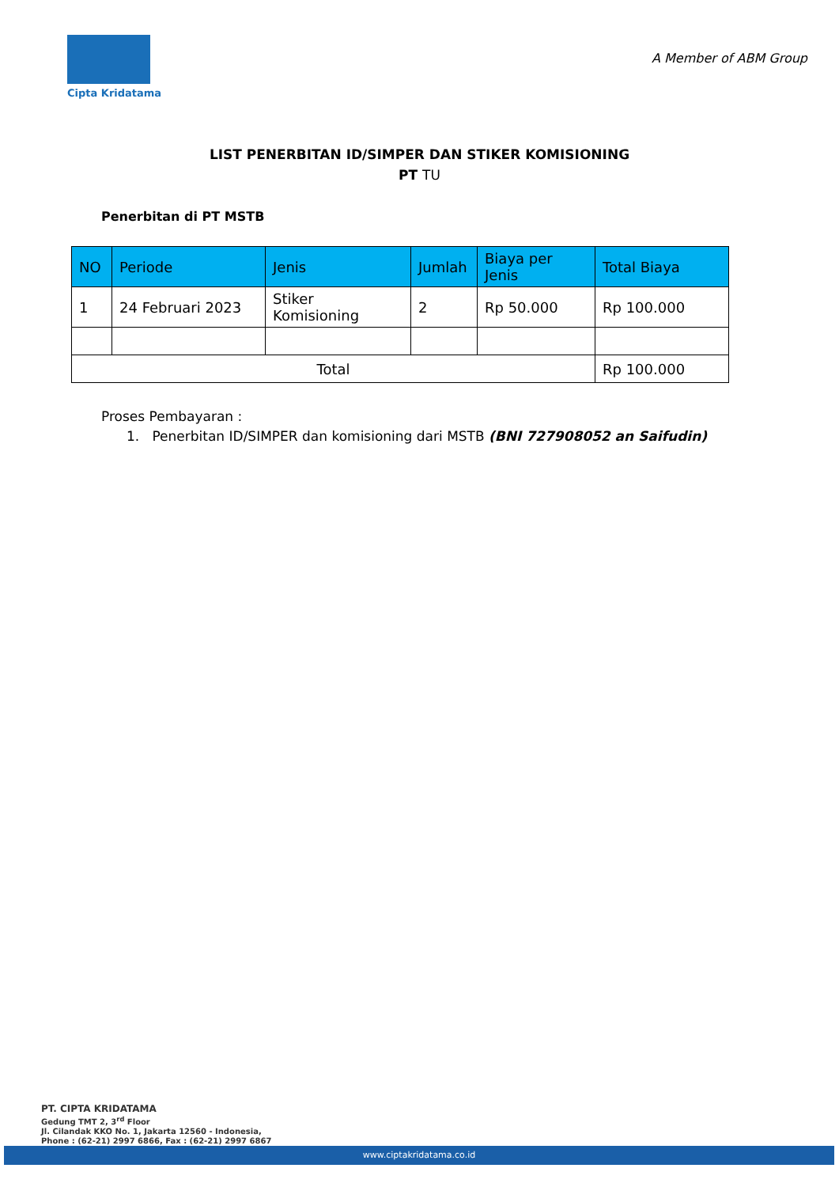Cipta Kridatama
A Member of ABM Group
LIST PENERBITAN ID/SIMPER DAN STIKER KOMISIONING
PT TU
Penerbitan di PT MSTB
| NO | Periode | Jenis | Jumlah | Biaya per Jenis | Total Biaya |
| --- | --- | --- | --- | --- | --- |
| 1 | 24 Februari 2023 | Stiker Komisioning | 2 | Rp 50.000 | Rp 100.000 |
| Total | | | | | Rp 100.000 |
Proses Pembayaran :
1. Penerbitan ID/SIMPER dan komisioning dari MSTB (BNI 727908052 an Saifudin)
PT. CIPTA KRIDATAMA
Gedung TMT 2, 3<sup>rd</sup> Floor
Jl. Cilandak KKO No. 1, Jakarta 12560 - Indonesia,
Phone : (62-21) 2997 6866, Fax : (62-21) 2997 6867
www.ciptakridatama.co.id